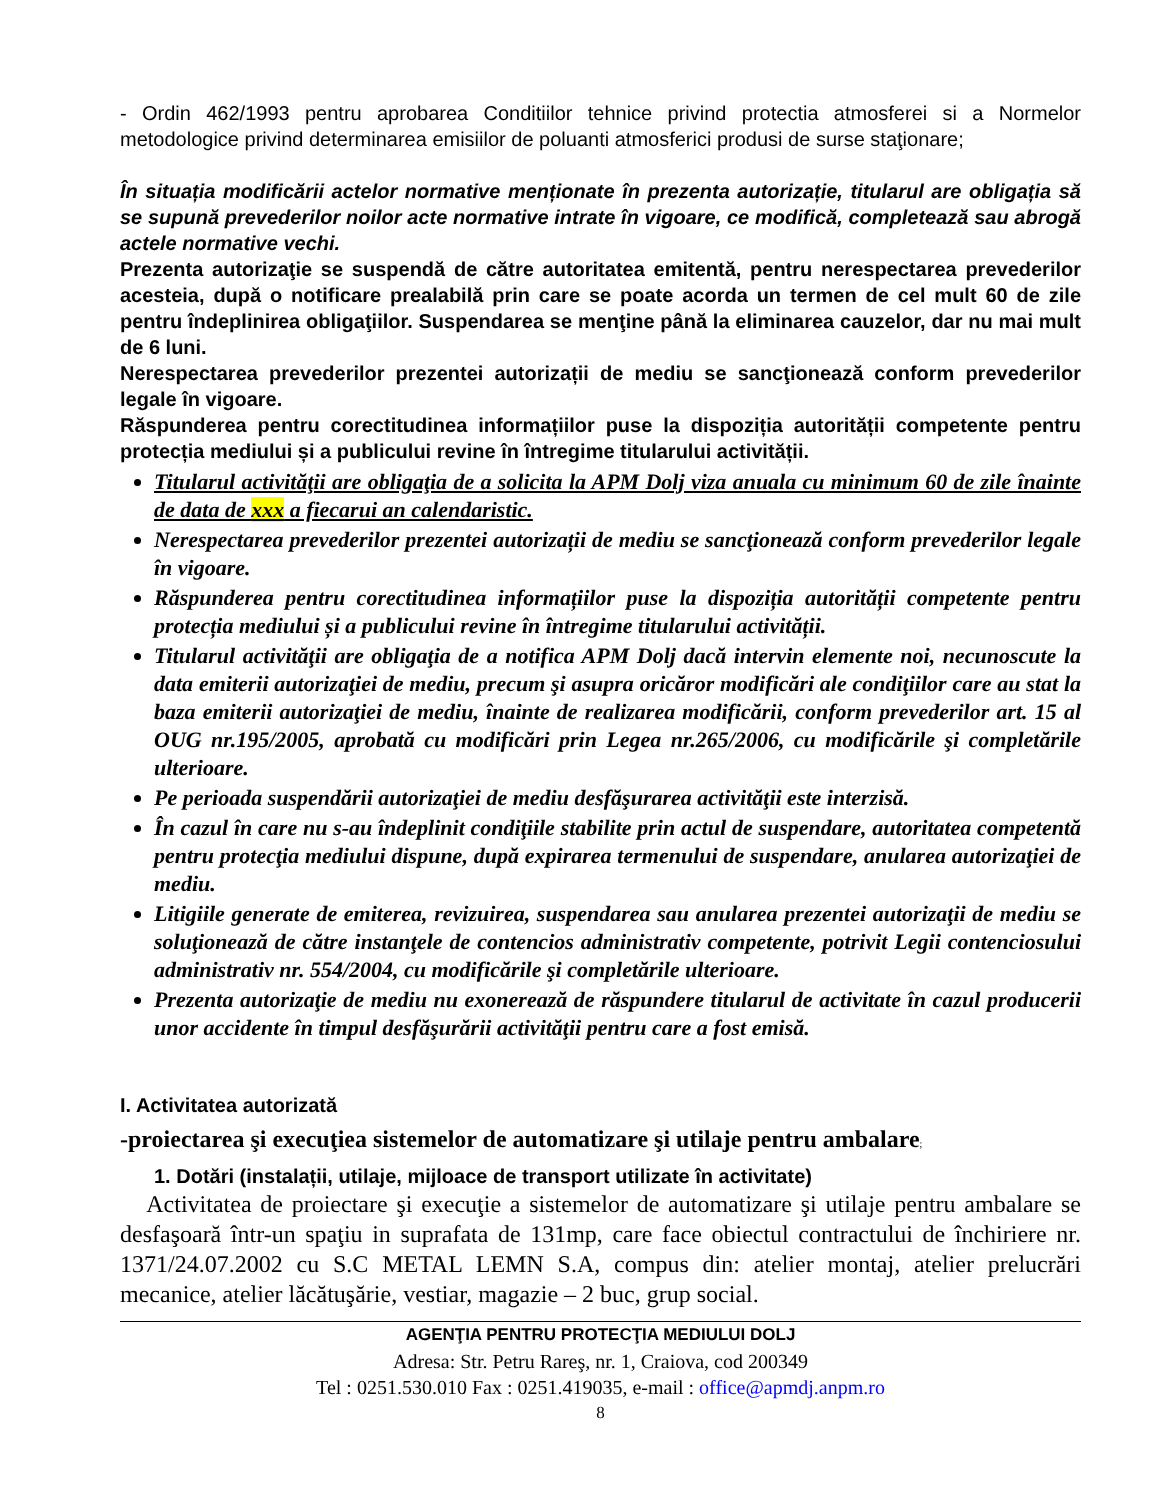- Ordin 462/1993 pentru aprobarea Conditiilor tehnice privind protectia atmosferei si a Normelor metodologice privind determinarea emisiilor de poluanti atmosferici produsi de surse staţionare;
În situația modificării actelor normative menționate în prezenta autorizație, titularul are obligația să se supună prevederilor noilor acte normative intrate în vigoare, ce modifică, completează sau abrogă actele normative vechi.
Prezenta autorizaţie se suspendă de către autoritatea emitentă, pentru nerespectarea prevederilor acesteia, după o notificare prealabilă prin care se poate acorda un termen de cel mult 60 de zile pentru îndeplinirea obligaţiilor. Suspendarea se menţine până la eliminarea cauzelor, dar nu mai mult de 6 luni.
Nerespectarea prevederilor prezentei autorizații de mediu se sancţionează conform prevederilor legale în vigoare.
Răspunderea pentru corectitudinea informațiilor puse la dispoziția autorității competente pentru protecția mediului și a publicului revine în întregime titularului activității.
Titularul activităţii are obligaţia de a solicita la APM Dolj viza anuala cu minimum 60 de zile înainte de data de xxx a fiecarui an calendaristic.
Nerespectarea prevederilor prezentei autorizații de mediu se sancţionează conform prevederilor legale în vigoare.
Răspunderea pentru corectitudinea informațiilor puse la dispoziția autorității competente pentru protecția mediului și a publicului revine în întregime titularului activității.
Titularul activităţii are obligaţia de a notifica APM Dolj dacă intervin elemente noi, necunoscute la data emiterii autorizaţiei de mediu, precum şi asupra oricăror modificări ale condiţiilor care au stat la baza emiterii autorizaţiei de mediu, înainte de realizarea modificării, conform prevederilor art. 15 al OUG nr.195/2005, aprobată cu modificări prin Legea nr.265/2006, cu modificările şi completările ulterioare.
Pe perioada suspendării autorizaţiei de mediu desfăşurarea activităţii este interzisă.
În cazul în care nu s-au îndeplinit condiţiile stabilite prin actul de suspendare, autoritatea competentă pentru protecţia mediului dispune, după expirarea termenului de suspendare, anularea autorizaţiei de mediu.
Litigiile generate de emiterea, revizuirea, suspendarea sau anularea prezentei autorizaţii de mediu se soluţionează de către instanţele de contencios administrativ competente, potrivit Legii contenciosului administrativ nr. 554/2004, cu modificările şi completările ulterioare.
Prezenta autorizaţie de mediu nu exonerează de răspundere titularul de activitate în cazul producerii unor accidente în timpul desfăşurării activităţii pentru care a fost emisă.
I. Activitatea autorizată
-proiectarea şi execuţiea sistemelor de automatizare şi utilaje pentru ambalare;
1. Dotări (instalații, utilaje, mijloace de transport utilizate în activitate)
Activitatea de proiectare şi execuţie a sistemelor de automatizare şi utilaje pentru ambalare se desfaşoară într-un spaţiu in suprafata de 131mp, care face obiectul contractului de închiriere nr. 1371/24.07.2002 cu S.C METAL LEMN S.A, compus din: atelier montaj, atelier prelucrări mecanice, atelier lăcătuşărie, vestiar, magazie – 2 buc, grup social.
AGENŢIA PENTRU PROTECŢIA MEDIULUI DOLJ
Adresa: Str. Petru Rareş, nr. 1, Craiova, cod 200349
Tel : 0251.530.010 Fax : 0251.419035, e-mail : office@apmdj.anpm.ro
8